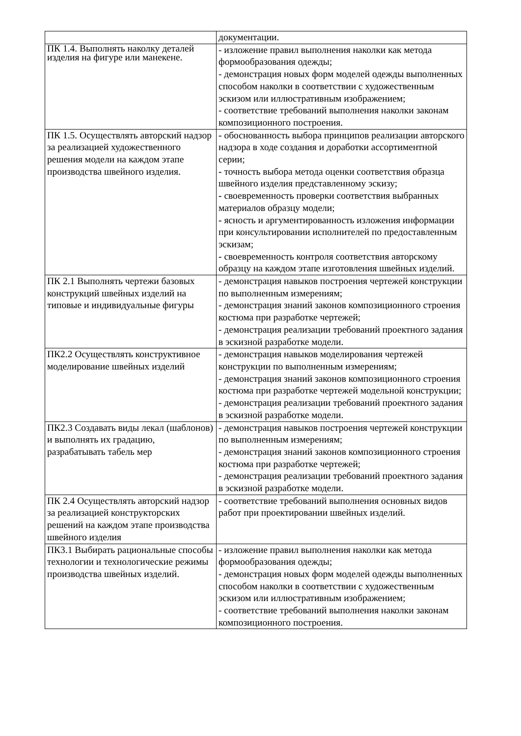| | документации. |
| ПК 1.4. Выполнять наколку деталей изделия на фигуре или манекене. | - изложение правил выполнения наколки как метода формообразования одежды; - демонстрация новых форм моделей одежды выполненных способом наколки в соответствии с художественным эскизом или иллюстративным изображением; - соответствие требований выполнения наколки законам композиционного построения. |
| ПК 1.5. Осуществлять авторский надзор за реализацией художественного решения модели на каждом этапе производства швейного изделия. | - обоснованность выбора принципов реализации авторского надзора в ходе создания и доработки ассортиментной серии; - точность выбора метода оценки соответствия образца швейного изделия представленному эскизу; - своевременность проверки соответствия выбранных материалов образцу модели; - ясность и аргументированность изложения информации при консультировании исполнителей по предоставленным эскизам; - своевременность контроля соответствия авторскому образцу на каждом этапе изготовления швейных изделий. |
| ПК 2.1 Выполнять чертежи базовых конструкций швейных изделий на типовые и индивидуальные фигуры | - демонстрация навыков построения чертежей конструкции по выполненным измерениям; - демонстрация знаний законов композиционного строения костюма при разработке чертежей; - демонстрация реализации требований проектного задания в эскизной разработке модели. |
| ПК2.2 Осуществлять конструктивное моделирование швейных изделий | - демонстрация навыков моделирования чертежей конструкции по выполненным измерениям; - демонстрация знаний законов композиционного строения костюма при разработке чертежей модельной конструкции; - демонстрация реализации требований проектного задания в эскизной разработке модели. |
| ПК2.3 Создавать виды лекал (шаблонов) и выполнять их градацию, разрабатывать табель мер | - демонстрация навыков построения чертежей конструкции по выполненным измерениям; - демонстрация знаний законов композиционного строения костюма при разработке чертежей; - демонстрация реализации требований проектного задания в эскизной разработке модели. |
| ПК 2.4 Осуществлять авторский надзор за реализацией конструкторских решений на каждом этапе производства швейного изделия | - соответствие требований выполнения основных видов работ при проектировании швейных изделий. |
| ПК3.1 Выбирать рациональные способы технологии и технологические режимы производства швейных изделий. | - изложение правил выполнения наколки как метода формообразования одежды; - демонстрация новых форм моделей одежды выполненных способом наколки в соответствии с художественным эскизом или иллюстративным изображением; - соответствие требований выполнения наколки законам композиционного построения. |